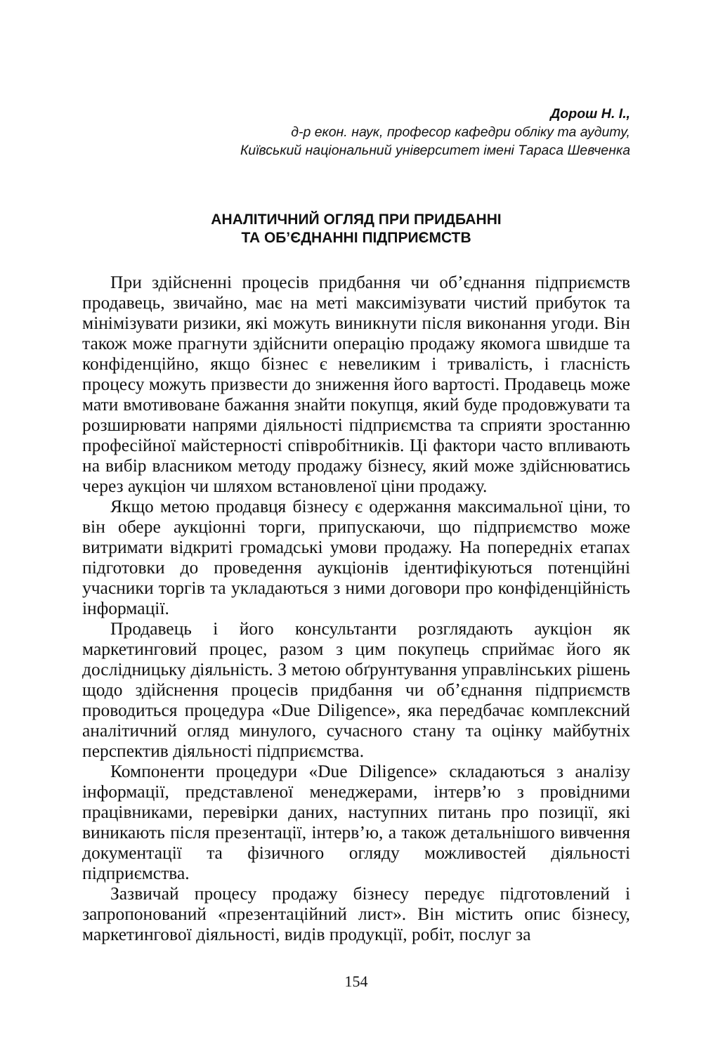Дорош Н. І.,
д-р екон. наук, професор кафедри обліку та аудиту,
Київський національний університет імені Тараса Шевченка
АНАЛІТИЧНИЙ ОГЛЯД ПРИ ПРИДБАННІ
ТА ОБ’ЄДНАННІ ПІДПРИЄМСТВ
При здійсненні процесів придбання чи об’єднання підприємств продавець, звичайно, має на меті максимізувати чистий прибуток та мінімізувати ризики, які можуть виникнути після виконання угоди. Він також може прагнути здійснити операцію продажу якомога швидше та конфіденційно, якщо бізнес є невеликим і тривалість, і гласність процесу можуть призвести до зниження його вартості. Продавець може мати вмотивоване бажання знайти покупця, який буде продовжувати та розширювати напрями діяльності підприємства та сприяти зростанню професійної майстерності співробітників. Ці фактори часто впливають на вибір власником методу продажу бізнесу, який може здійснюватись через аукціон чи шляхом встановленої ціни продажу.
Якщо метою продавця бізнесу є одержання максимальної ціни, то він обере аукціонні торги, припускаючи, що підприємство може витримати відкриті громадські умови продажу. На попередніх етапах підготовки до проведення аукціонів ідентифікуються потенційні учасники торгів та укладаються з ними договори про конфіденційність інформації.
Продавець і його консультанти розглядають аукціон як маркетинговий процес, разом з цим покупець сприймає його як дослідницьку діяльність. З метою обґрунтування управлінських рішень щодо здійснення процесів придбання чи об’єднання підприємств проводиться процедура «Due Diligence», яка передбачає комплексний аналітичний огляд минулого, сучасного стану та оцінку майбутніх перспектив діяльності підприємства.
Компоненти процедури «Due Diligence» складаються з аналізу інформації, представленої менеджерами, інтерв’ю з провідними працівниками, перевірки даних, наступних питань про позиції, які виникають після презентації, інтерв’ю, а також детальнішого вивчення документації та фізичного огляду можливостей діяльності підприємства.
Зазвичай процесу продажу бізнесу передує підготовлений і запропонований «презентаційний лист». Він містить опис бізнесу, маркетингової діяльності, видів продукції, робіт, послуг за
154